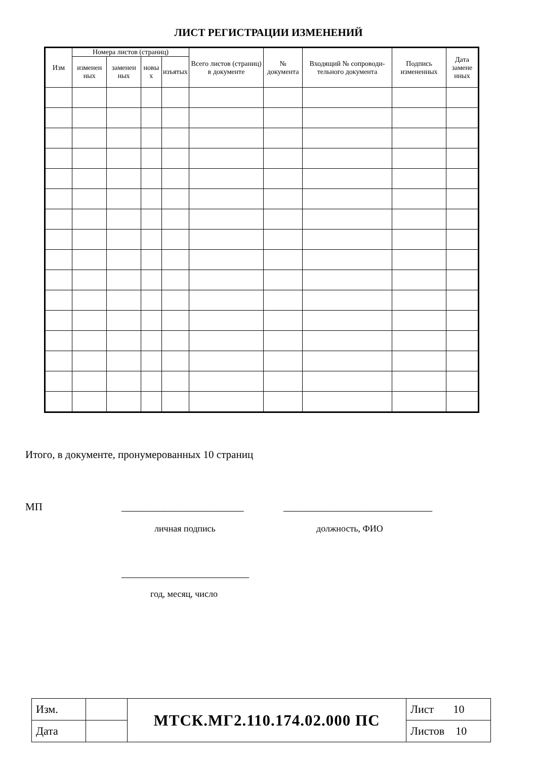ЛИСТ РЕГИСТРАЦИИ ИЗМЕНЕНИЙ
| Изм | Номера листов (страниц) | | | | Всего листов (страниц) в документе | № документа | Входящий № сопроводи-тельного документа | Подпись измененных | Дата замене нных |
| --- | --- | --- | --- | --- | --- | --- | --- | --- | --- |
| | изменен ных | заменен ных | новы х | изъятых | | | | | |
Итого, в документе, пронумерованных 10 страниц
МП _______________________ ____________________________
личная подпись должность, ФИО
________________________
год, месяц, число
| Изм. | | МТСК.МГ2.110.174.02.000 ПС | Лист 10 |
| Дата | | | Листов 10 |